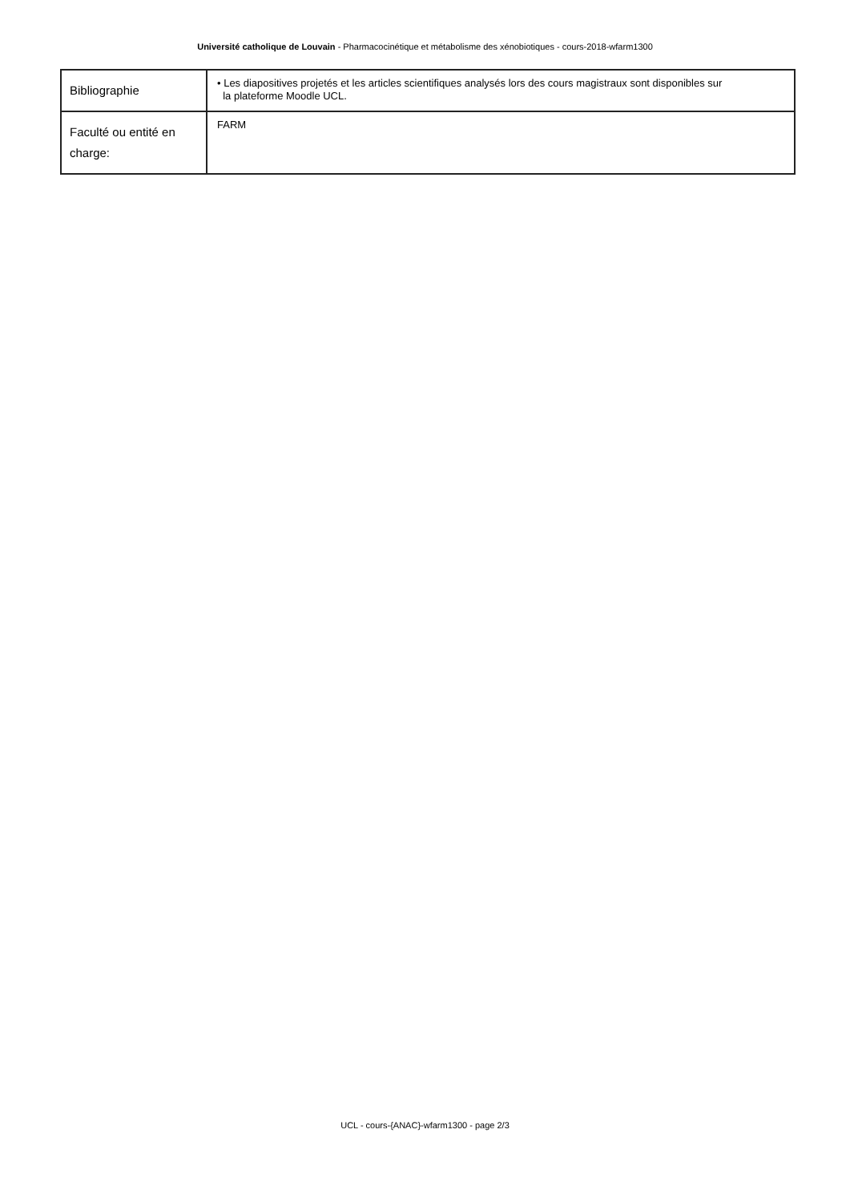Université catholique de Louvain - Pharmacocinétique et métabolisme des xénobiotiques - cours-2018-wfarm1300
| Bibliographie | • Les diapositives projetés et les articles scientifiques analysés lors des cours magistraux sont disponibles sur la plateforme Moodle UCL. |
| Faculté ou entité en charge: | FARM |
UCL - cours-{ANAC}-wfarm1300 - page 2/3